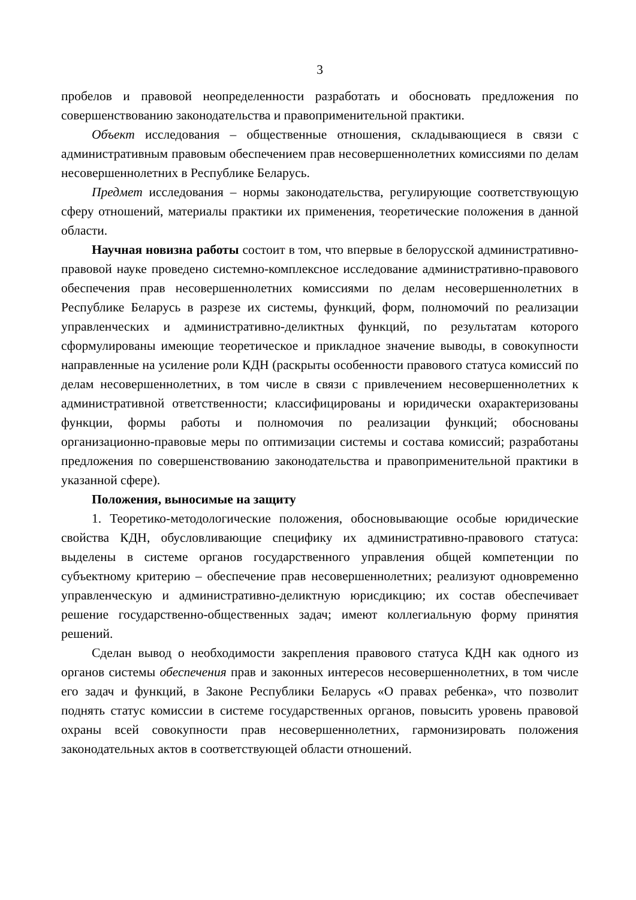3
пробелов и правовой неопределенности разработать и обосновать предложения по совершенствованию законодательства и правоприменительной практики.
Объект исследования – общественные отношения, складывающиеся в связи с административным правовым обеспечением прав несовершеннолетних комиссиями по делам несовершеннолетних в Республике Беларусь.
Предмет исследования – нормы законодательства, регулирующие соответствующую сферу отношений, материалы практики их применения, теоретические положения в данной области.
Научная новизна работы состоит в том, что впервые в белорусской административно-правовой науке проведено системно-комплексное исследование административно-правового обеспечения прав несовершеннолетних комиссиями по делам несовершеннолетних в Республике Беларусь в разрезе их системы, функций, форм, полномочий по реализации управленческих и административно-деликтных функций, по результатам которого сформулированы имеющие теоретическое и прикладное значение выводы, в совокупности направленные на усиление роли КДН (раскрыты особенности правового статуса комиссий по делам несовершеннолетних, в том числе в связи с привлечением несовершеннолетних к административной ответственности; классифицированы и юридически охарактеризованы функции, формы работы и полномочия по реализации функций; обоснованы организационно-правовые меры по оптимизации системы и состава комиссий; разработаны предложения по совершенствованию законодательства и правоприменительной практики в указанной сфере).
Положения, выносимые на защиту
1. Теоретико-методологические положения, обосновывающие особые юридические свойства КДН, обусловливающие специфику их административно-правового статуса: выделены в системе органов государственного управления общей компетенции по субъектному критерию – обеспечение прав несовершеннолетних; реализуют одновременно управленческую и административно-деликтную юрисдикцию; их состав обеспечивает решение государственно-общественных задач; имеют коллегиальную форму принятия решений.
Сделан вывод о необходимости закрепления правового статуса КДН как одного из органов системы обеспечения прав и законных интересов несовершеннолетних, в том числе его задач и функций, в Законе Республики Беларусь «О правах ребенка», что позволит поднять статус комиссии в системе государственных органов, повысить уровень правовой охраны всей совокупности прав несовершеннолетних, гармонизировать положения законодательных актов в соответствующей области отношений.